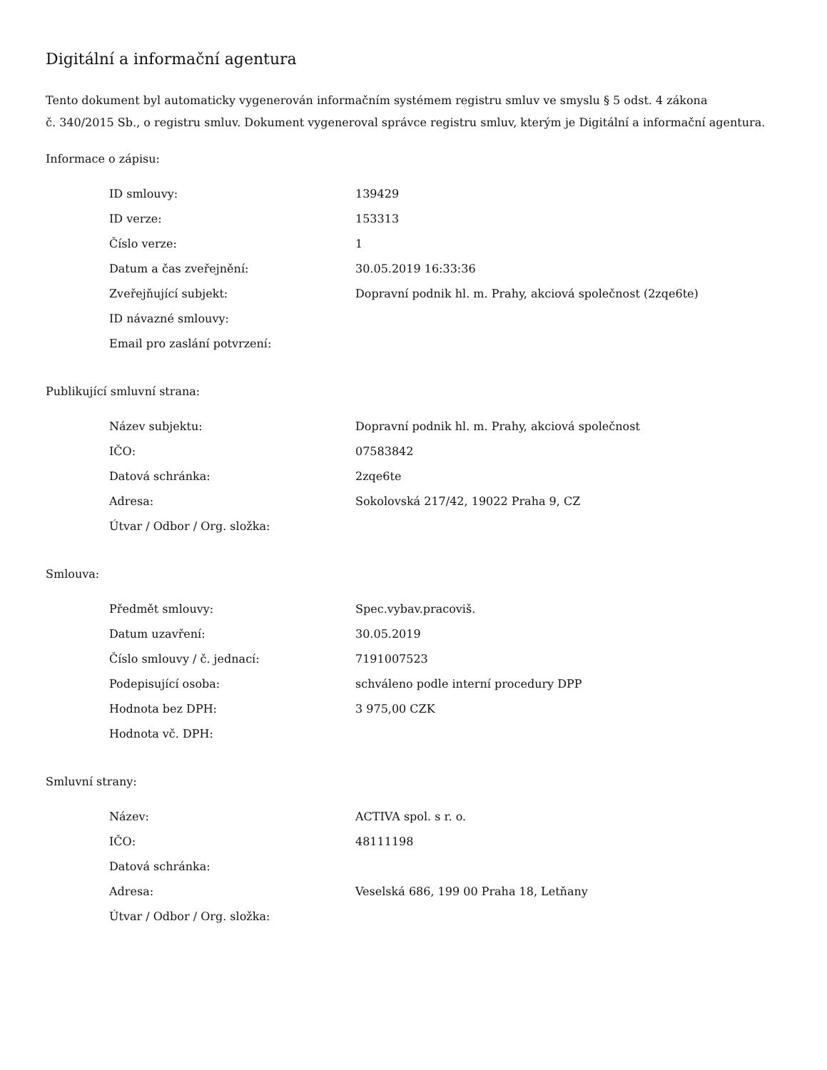Digitální a informační agentura
Tento dokument byl automaticky vygenerován informačním systémem registru smluv ve smyslu § 5 odst. 4 zákona
č. 340/2015 Sb., o registru smluv. Dokument vygeneroval správce registru smluv, kterým je Digitální a informační agentura.
Informace o zápisu:
| ID smlouvy: | 139429 |
| ID verze: | 153313 |
| Číslo verze: | 1 |
| Datum a čas zveřejnění: | 30.05.2019 16:33:36 |
| Zveřejňující subjekt: | Dopravní podnik hl. m. Prahy, akciová společnost (2zqe6te) |
| ID návazné smlouvy: | |
| Email pro zaslání potvrzení: | |
Publikující smluvní strana:
| Název subjektu: | Dopravní podnik hl. m. Prahy, akciová společnost |
| IČO: | 07583842 |
| Datová schránka: | 2zqe6te |
| Adresa: | Sokolovská 217/42, 19022 Praha 9, CZ |
| Útvar / Odbor / Org. složka: | |
Smlouva:
| Předmět smlouvy: | Spec.vybav.pracoviš. |
| Datum uzavření: | 30.05.2019 |
| Číslo smlouvy / č. jednací: | 7191007523 |
| Podepisující osoba: | schváleno podle interní procedury DPP |
| Hodnota bez DPH: | 3 975,00 CZK |
| Hodnota vč. DPH: | |
Smluvní strany:
| Název: | ACTIVA spol. s r. o. |
| IČO: | 48111198 |
| Datová schránka: | |
| Adresa: | Veselská 686, 199 00 Praha 18, Letňany |
| Útvar / Odbor / Org. složka: | |